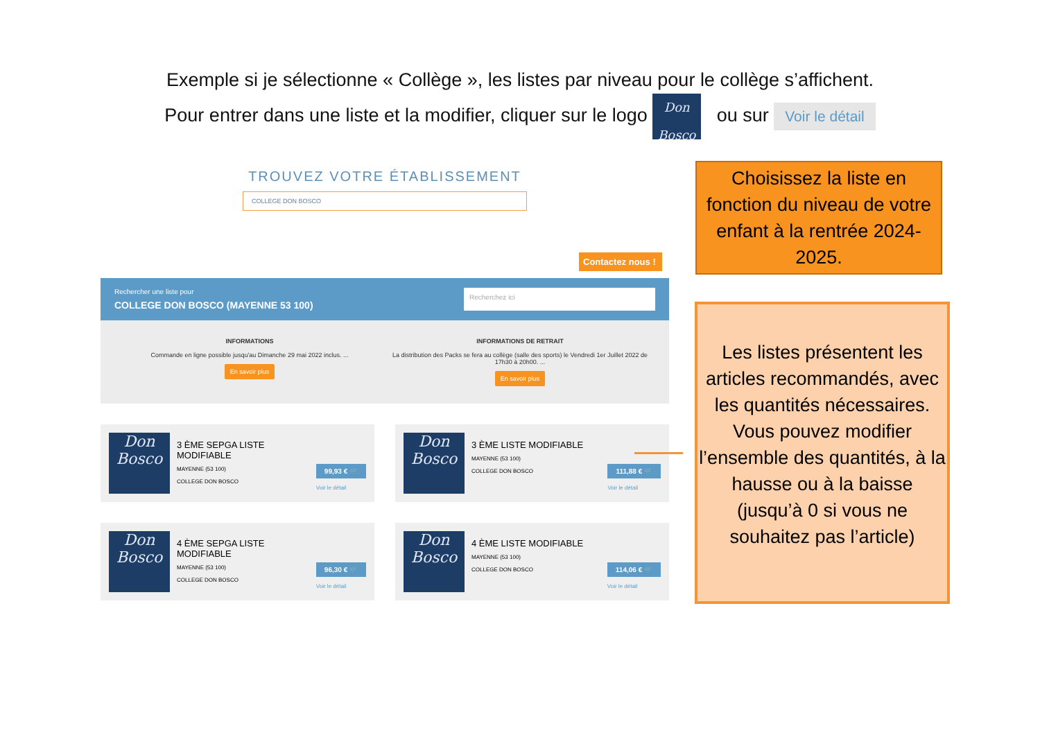Exemple si je sélectionne « Collège », les listes par niveau pour le collège s’affichent.
Pour entrer dans une liste et la modifier, cliquer sur le logo Don Bosco ou sur Voir le détail
TROUVEZ VOTRE ÉTABLISSEMENT
COLLEGE DON BOSCO
Contactez nous !
Rechercher une liste pour
COLLEGE DON BOSCO (MAYENNE 53 100)
Recherchez ici
INFORMATIONS
Commande en ligne possible jusqu'au Dimanche 29 mai 2022 inclus. ...
En savoir plus
INFORMATIONS DE RETRAIT
La distribution des Packs se fera au collège (salle des sports) le Vendredi 1er Juillet 2022 de 17h30 à 20h00. ...
En savoir plus
Don Bosco
3 ÈME SEPGA LISTE MODIFIABLE
MAYENNE (53 100)
COLLEGE DON BOSCO
99,93 € 🛒
Voir le détail
Don Bosco
3 ÈME LISTE MODIFIABLE
MAYENNE (53 100)
COLLEGE DON BOSCO
111,88 € 🛒
Voir le détail
Don Bosco
4 ÈME SEPGA LISTE MODIFIABLE
MAYENNE (53 100)
COLLEGE DON BOSCO
96,30 € 🛒
Voir le détail
Don Bosco
4 ÈME LISTE MODIFIABLE
MAYENNE (53 100)
COLLEGE DON BOSCO
114,06 € 🛒
Voir le détail
Choisissez la liste en fonction du niveau de votre enfant à la rentrée 2024-2025.
Les listes présentent les articles recommandés, avec les quantités nécessaires.
Vous pouvez modifier l’ensemble des quantités, à la hausse ou à la baisse (jusqu’à 0 si vous ne souhaitez pas l’article)